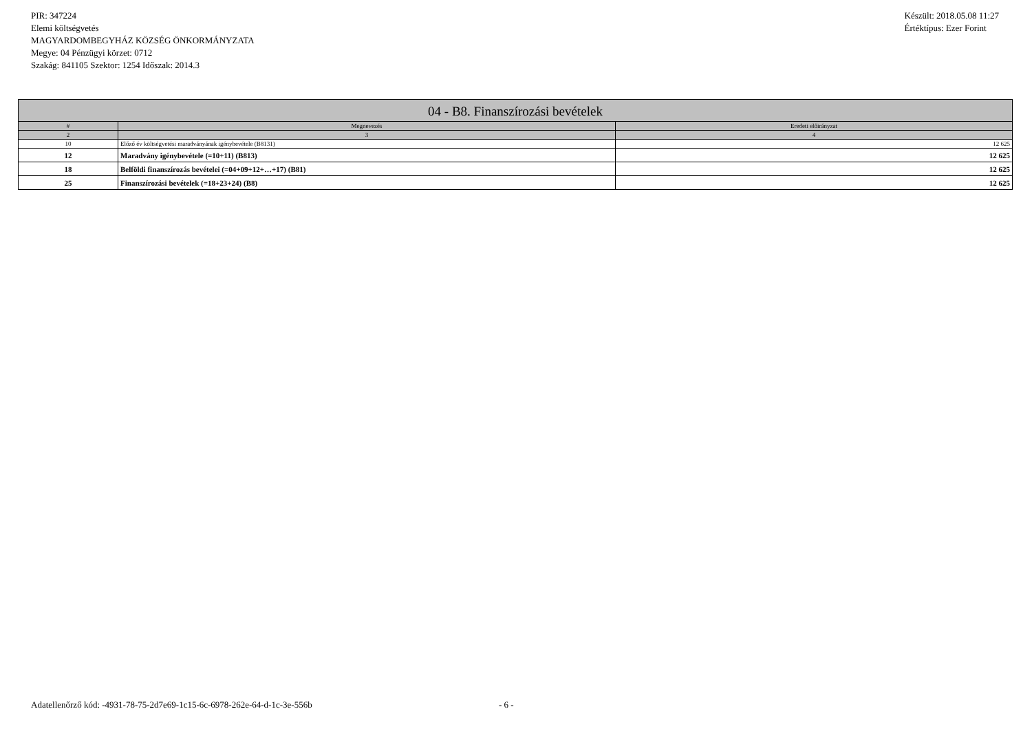PIR: 347224
Elemi költségvetés
MAGYARDOMBEGYHÁZ KÖZSÉG ÖNKORMÁNYZATA
Megye: 04 Pénzügyi körzet: 0712
Szakág: 841105 Szektor: 1254 Időszak: 2014.3
Készült: 2018.05.08 11:27
Értéktípus: Ezer Forint
| 04 - B8. Finanszírozási bevételek | | |
| --- | --- | --- |
| # | Megnevezés | Eredeti előirányzat |
| 2 | 3 | 4 |
| 10 | Előző év költségvetési maradványának igénybevétele (B8131) | 12 625 |
| 12 | Maradvány igénybevétele (=10+11) (B813) | 12 625 |
| 18 | Belföldi finanszírozás bevételei (=04+09+12+…+17) (B81) | 12 625 |
| 25 | Finanszírozási bevételek (=18+23+24) (B8) | 12 625 |
Adatellenőrző kód: -4931-78-75-2d7e69-1c15-6c-6978-262e-64-d-1c-3e-556b - 6 -